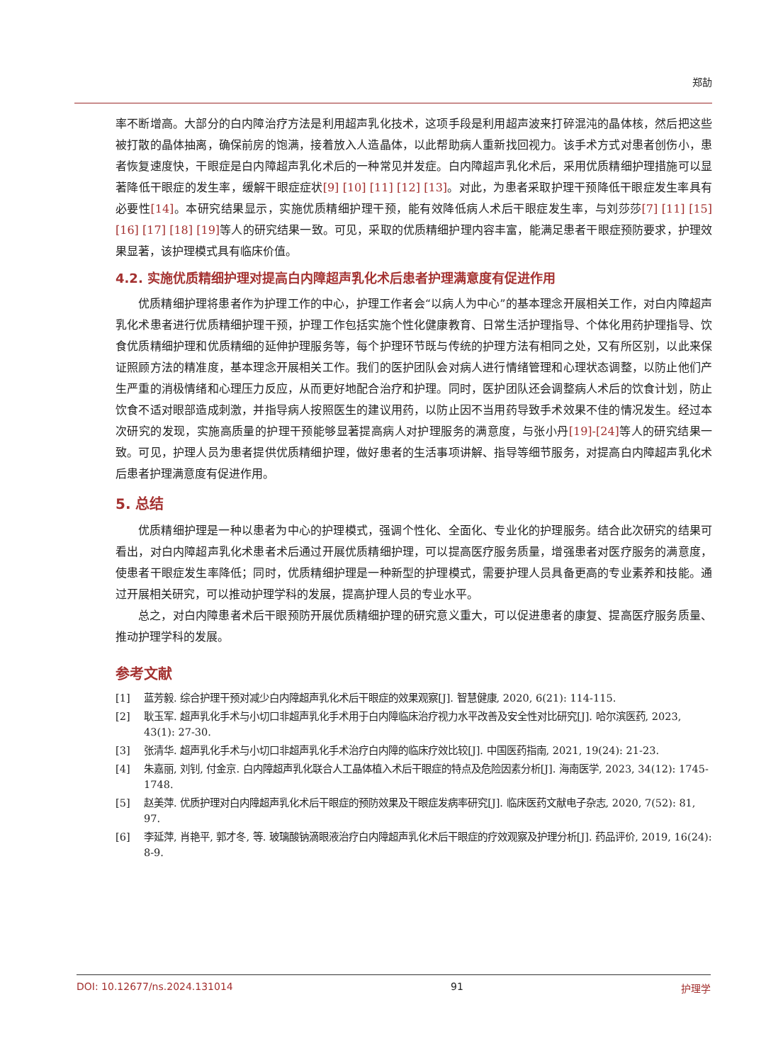郑劼
率不断增高。大部分的白内障治疗方法是利用超声乳化技术，这项手段是利用超声波来打碎混沌的晶体核，然后把这些被打散的晶体抽离，确保前房的饱满，接着放入人造晶体，以此帮助病人重新找回视力。该手术方式对患者创伤小，患者恢复速度快，干眼症是白内障超声乳化术后的一种常见并发症。白内障超声乳化术后，采用优质精细护理措施可以显著降低干眼症的发生率，缓解干眼症症状[9] [10] [11] [12] [13]。对此，为患者采取护理干预降低干眼症发生率具有必要性[14]。本研究结果显示，实施优质精细护理干预，能有效降低病人术后干眼症发生率，与刘莎莎[7] [11] [15] [16] [17] [18] [19] 等人的研究结果一致。可见，采取的优质精细护理内容丰富，能满足患者干眼症预防要求，护理效果显著，该护理模式具有临床价值。
4.2. 实施优质精细护理对提高白内障超声乳化术后患者护理满意度有促进作用
优质精细护理将患者作为护理工作的中心，护理工作者会“以病人为中心”的基本理念开展相关工作，对白内障超声乳化术患者进行优质精细护理干预，护理工作包括实施个性化健康教育、日常生活护理指导、个体化用药护理指导、饮食优质精细护理和优质精细的延伸护理服务等，每个护理环节既与传统的护理方法有相同之处，又有所区别，以此来保证照顾方法的精准度，基本理念开展相关工作。我们的医护团队会对病人进行情绪管理和心理状态调整，以防止他们产生严重的消极情绪和心理压力反应，从而更好地配合治疗和护理。同时，医护团队还会调整病人术后的饮食计划，防止饮食不适对眼部造成刺激，并指导病人按照医生的建议用药，以防止因不当用药导致手术效果不佳的情况发生。经过本次研究的发现，实施高质量的护理干预能够显著提高病人对护理服务的满意度，与张小丹[19]-[24] 等人的研究结果一致。可见，护理人员为患者提供优质精细护理，做好患者的生活事项讲解、指导等细节服务，对提高白内障超声乳化术后患者护理满意度有促进作用。
5. 总结
优质精细护理是一种以患者为中心的护理模式，强调个性化、全面化、专业化的护理服务。结合此次研究的结果可看出，对白内障超声乳化术患者术后通过开展优质精细护理，可以提高医疗服务质量，增强患者对医疗服务的满意度，使患者干眼症发生率降低；同时，优质精细护理是一种新型的护理模式，需要护理人员具备更高的专业素养和技能。通过开展相关研究，可以推动护理学科的发展，提高护理人员的专业水平。
总之，对白内障患者术后干眼预防开展优质精细护理的研究意义重大，可以促进患者的康复、提高医疗服务质量、推动护理学科的发展。
参考文献
[1] 蓝芳毅. 综合护理干预对减少白内障超声乳化术后干眼症的效果观察[J]. 智慧健康, 2020, 6(21): 114-115.
[2] 耿玉军. 超声乳化手术与小切口非超声乳化手术用于白内障临床治疗视力水平改善及安全性对比研究[J]. 哈尔滨医药, 2023, 43(1): 27-30.
[3] 张清华. 超声乳化手术与小切口非超声乳化手术治疗白内障的临床疗效比较[J]. 中国医药指南, 2021, 19(24): 21-23.
[4] 朱嘉丽, 刘钊, 付金京. 白内障超声乳化联合人工晶体植入术后干眼症的特点及危险因素分析[J]. 海南医学, 2023, 34(12): 1745-1748.
[5] 赵美萍. 优质护理对白内障超声乳化术后干眼症的预防效果及干眼症发病率研究[J]. 临床医药文献电子杂志, 2020, 7(52): 81, 97.
[6] 李延萍, 肖艳平, 郭才冬, 等. 玻璃酸钠滴眼液治疗白内障超声乳化术后干眼症的疗效观察及护理分析[J]. 药品评价, 2019, 16(24): 8-9.
DOI: 10.12677/ns.2024.131014 91 护理学